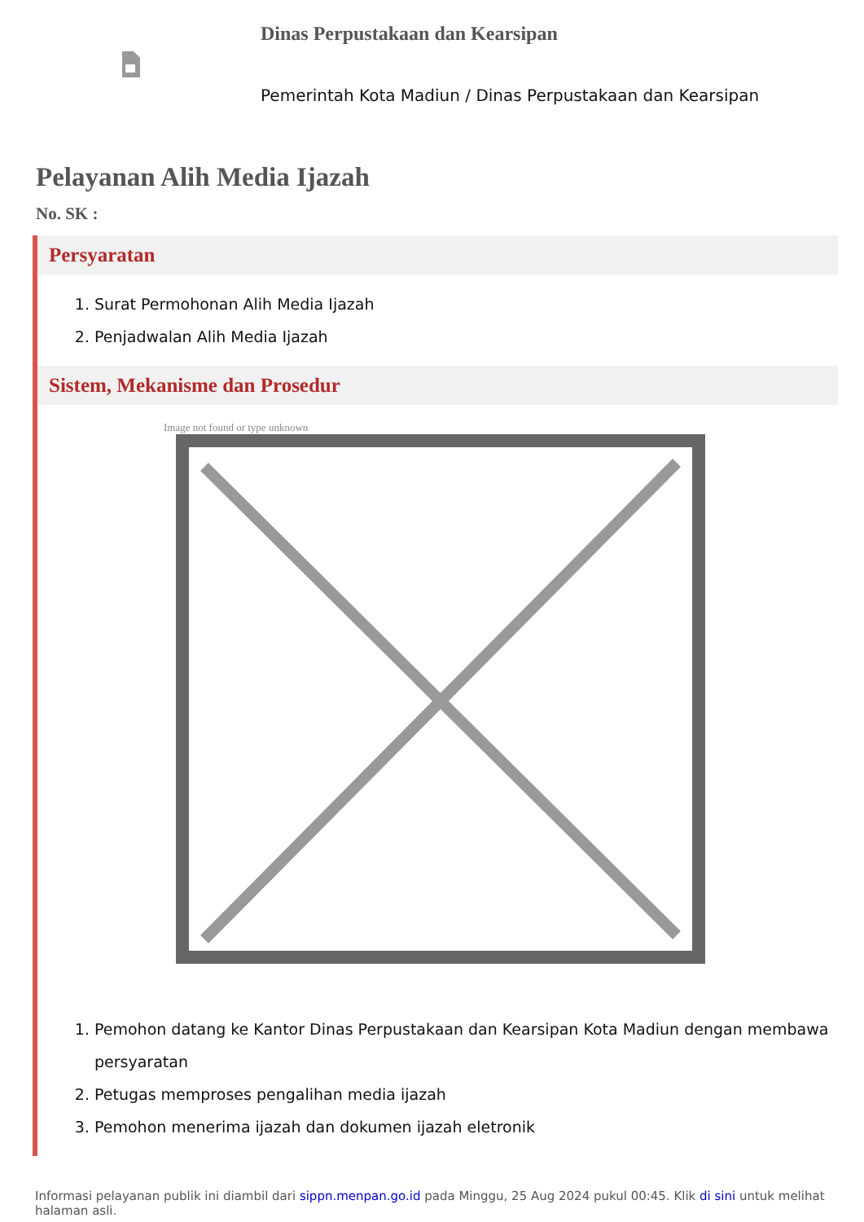Dinas Perpustakaan dan Kearsipan
Pemerintah Kota Madiun / Dinas Perpustakaan dan Kearsipan
Pelayanan Alih Media Ijazah
No. SK :
Persyaratan
1. Surat Permohonan Alih Media Ijazah
2. Penjadwalan Alih Media Ijazah
Sistem, Mekanisme dan Prosedur
Image not found or type unknown
1. Pemohon datang ke Kantor Dinas Perpustakaan dan Kearsipan Kota Madiun dengan membawa persyaratan
2. Petugas memproses pengalihan media ijazah
3. Pemohon menerima ijazah dan dokumen ijazah eletronik
Informasi pelayanan publik ini diambil dari sippn.menpan.go.id pada Minggu, 25 Aug 2024 pukul 00:45. Klik di sini untuk melihat halaman asli.